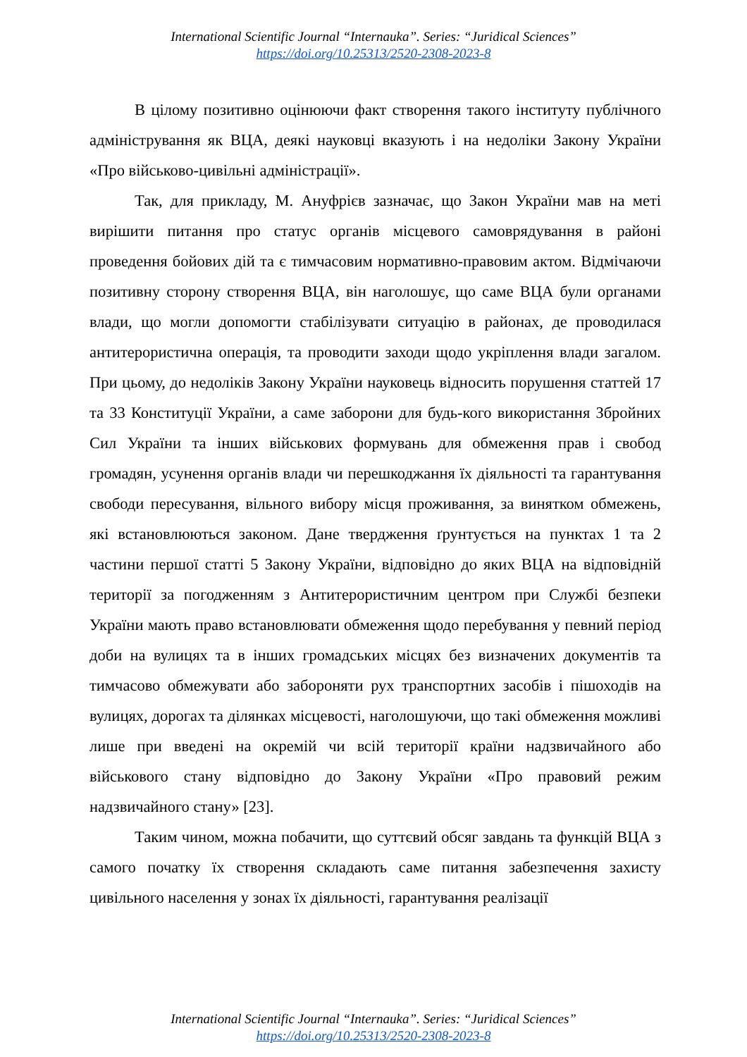International Scientific Journal “Internauka”. Series: “Juridical Sciences”
https://doi.org/10.25313/2520-2308-2023-8
В цілому позитивно оцінюючи факт створення такого інституту публічного адміністрування як ВЦА, деякі науковці вказують і на недоліки Закону України «Про військово-цивільні адміністрації».
Так, для прикладу, М. Ануфрієв зазначає, що Закон України мав на меті вирішити питання про статус органів місцевого самоврядування в районі проведення бойових дій та є тимчасовим нормативно-правовим актом. Відмічаючи позитивну сторону створення ВЦА, він наголошує, що саме ВЦА були органами влади, що могли допомогти стабілізувати ситуацію в районах, де проводилася антитерористична операція, та проводити заходи щодо укріплення влади загалом. При цьому, до недоліків Закону України науковець відносить порушення статтей 17 та 33 Конституції України, а саме заборони для будь-кого використання Збройних Сил України та інших військових формувань для обмеження прав і свобод громадян, усунення органів влади чи перешкоджання їх діяльності та гарантування свободи пересування, вільного вибору місця проживання, за винятком обмежень, які встановлюються законом. Дане твердження ґрунтується на пунктах 1 та 2 частини першої статті 5 Закону України, відповідно до яких ВЦА на відповідній території за погодженням з Антитерористичним центром при Службі безпеки України мають право встановлювати обмеження щодо перебування у певний період доби на вулицях та в інших громадських місцях без визначених документів та тимчасово обмежувати або забороняти рух транспортних засобів і пішоходів на вулицях, дорогах та ділянках місцевості, наголошуючи, що такі обмеження можливі лише при введені на окремій чи всій території країни надзвичайного або військового стану відповідно до Закону України «Про правовий режим надзвичайного стану» [23].
Таким чином, можна побачити, що суттєвий обсяг завдань та функцій ВЦА з самого початку їх створення складають саме питання забезпечення захисту цивільного населення у зонах їх діяльності, гарантування реалізації
International Scientific Journal “Internauka”. Series: “Juridical Sciences”
https://doi.org/10.25313/2520-2308-2023-8